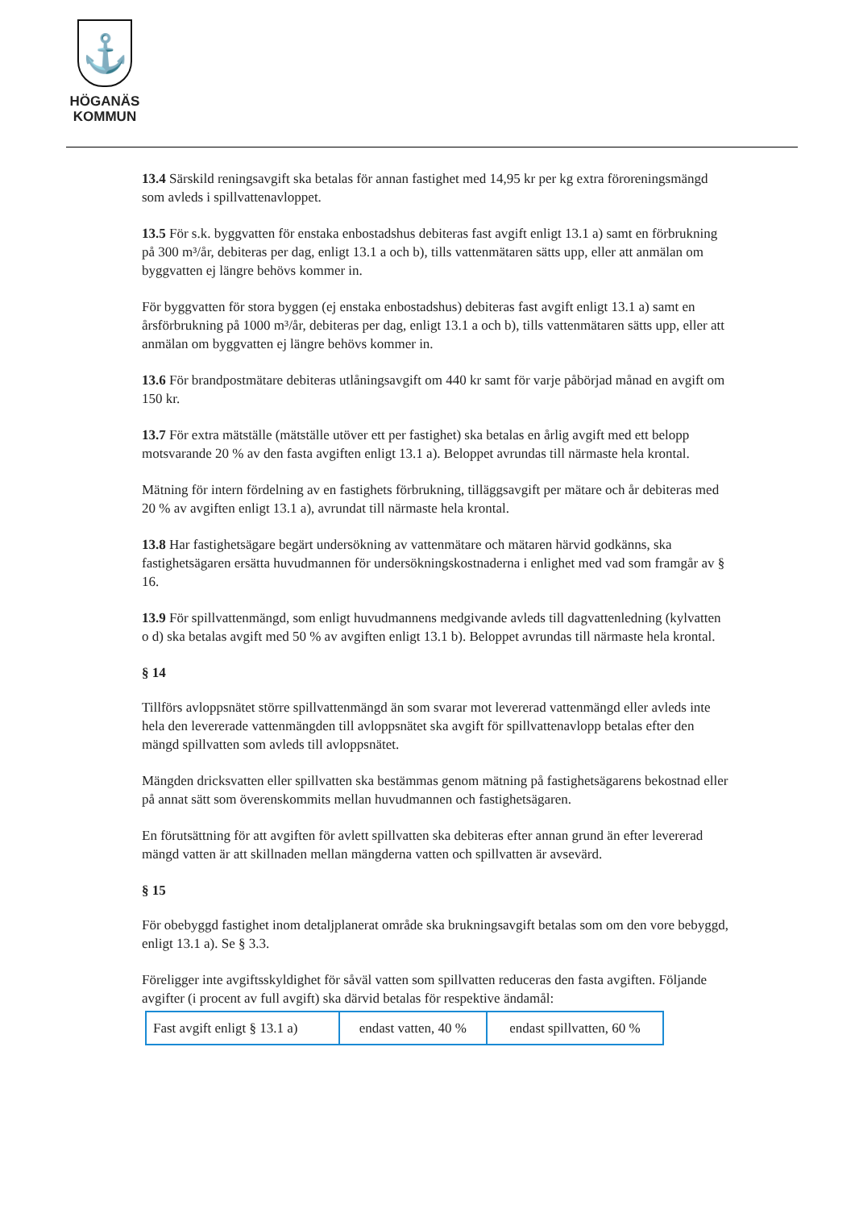⚓
HÖGANÄS
KOMMUN
13.4 Särskild reningsavgift ska betalas för annan fastighet med 14,95 kr per kg extra föroreningsmängd som avleds i spillvattenavloppet.
13.5 För s.k. byggvatten för enstaka enbostadshus debiteras fast avgift enligt 13.1 a) samt en förbrukning på 300 m³/år, debiteras per dag, enligt 13.1 a och b), tills vattenmätaren sätts upp, eller att anmälan om byggvatten ej längre behövs kommer in.
För byggvatten för stora byggen (ej enstaka enbostadshus) debiteras fast avgift enligt 13.1 a) samt en årsförbrukning på 1000 m³/år, debiteras per dag, enligt 13.1 a och b), tills vattenmätaren sätts upp, eller att anmälan om byggvatten ej längre behövs kommer in.
13.6 För brandpostmätare debiteras utlåningsavgift om 440 kr samt för varje påbörjad månad en avgift om 150 kr.
13.7 För extra mätställe (mätställe utöver ett per fastighet) ska betalas en årlig avgift med ett belopp motsvarande 20 % av den fasta avgiften enligt 13.1 a). Beloppet avrundas till närmaste hela krontal.
Mätning för intern fördelning av en fastighets förbrukning, tilläggsavgift per mätare och år debiteras med 20 % av avgiften enligt 13.1 a), avrundat till närmaste hela krontal.
13.8 Har fastighetsägare begärt undersökning av vattenmätare och mätaren härvid godkänns, ska fastighetsägaren ersätta huvudmannen för undersökningskostnaderna i enlighet med vad som framgår av § 16.
13.9 För spillvattenmängd, som enligt huvudmannens medgivande avleds till dagvattenledning (kylvatten o d) ska betalas avgift med 50 % av avgiften enligt 13.1 b). Beloppet avrundas till närmaste hela krontal.
§ 14
Tillförs avloppsnätet större spillvattenmängd än som svarar mot levererad vattenmängd eller avleds inte hela den levererade vattenmängden till avloppsnätet ska avgift för spillvattenavlopp betalas efter den mängd spillvatten som avleds till avloppsnätet.
Mängden dricksvatten eller spillvatten ska bestämmas genom mätning på fastighetsägarens bekostnad eller på annat sätt som överenskommits mellan huvudmannen och fastighetsägaren.
En förutsättning för att avgiften för avlett spillvatten ska debiteras efter annan grund än efter levererad mängd vatten är att skillnaden mellan mängderna vatten och spillvatten är avsevärd.
§ 15
För obebyggd fastighet inom detaljplanerat område ska brukningsavgift betalas som om den vore bebyggd, enligt 13.1 a). Se § 3.3.
Föreligger inte avgiftsskyldighet för såväl vatten som spillvatten reduceras den fasta avgiften. Följande avgifter (i procent av full avgift) ska därvid betalas för respektive ändamål:
| Fast avgift enligt § 13.1 a) | endast vatten, 40 % | endast spillvatten, 60 % |